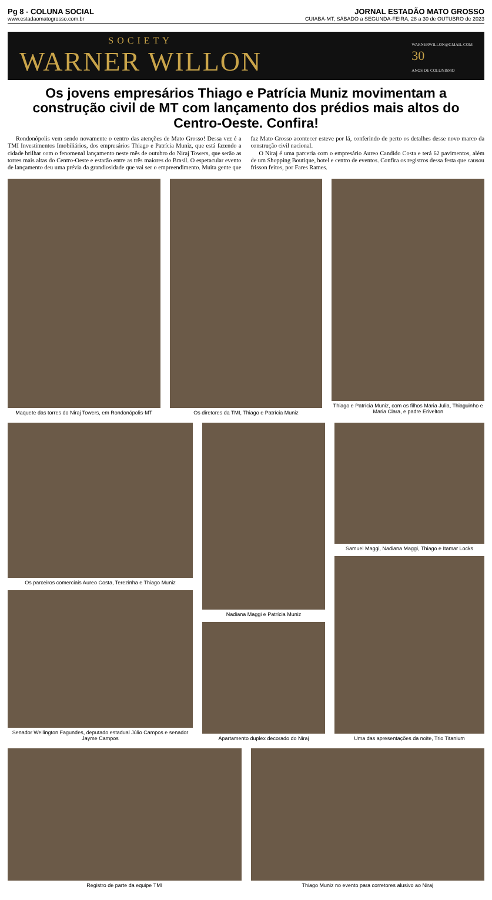Pg 8 - COLUNA SOCIAL
www.estadaomatogrosso.com.br
JORNAL ESTADÃO MATO GROSSO
CUIABÁ-MT, SÁBADO a SEGUNDA-FEIRA, 28 a 30 de OUTUBRO de 2023
SOCIETY
WARNER WILLON
WARNERWILLON@GMAIL.COM
30
ANOS DE COLUNISMO
Os jovens empresários Thiago e Patrícia Muniz movimentam a construção civil de MT com lançamento dos prédios mais altos do Centro-Oeste. Confira!
Rondonópolis vem sendo novamente o centro das atenções de Mato Grosso! Dessa vez é a TMI Investimentos Imobiliários, dos empresários Thiago e Patrícia Muniz, que está fazendo a cidade brilhar com o fenomenal lançamento neste mês de outubro do Niraj Towers, que serão as torres mais altas do Centro-Oeste e estarão entre as três maiores do Brasil. O espetacular evento de lançamento deu uma prévia da grandiosidade que vai ser o empreendimento. Muita gente que faz Mato Grosso acontecer esteve por lá, conferindo de perto os detalhes desse novo marco da construção civil nacional.
O Niraj é uma parceria com o empresário Aureo Candido Costa e terá 62 pavimentos, além de um Shopping Boutique, hotel e centro de eventos. Confira os registros dessa festa que causou frisson feitos, por Fares Rames.
Maquete das torres do Niraj Towers, em Rondonópolis-MT
Os diretores da TMI, Thiago e Patrícia Muniz
Thiago e Patrícia Muniz, com os filhos Maria Julia, Thiaguinho e Maria Clara, e padre Erivelton
Os parceiros comerciais Aureo Costa, Terezinha e Thiago Muniz
Senador Wellington Fagundes, deputado estadual Júlio Campos e senador Jayme Campos
Nadiana Maggi e Patrícia Muniz
Apartamento duplex decorado do Niraj
Samuel Maggi, Nadiana Maggi, Thiago e Itamar Locks
Uma das apresentações da noite, Trio Titanium
Registro de parte da equipe TMI
Thiago Muniz no evento para corretores alusivo ao Niraj